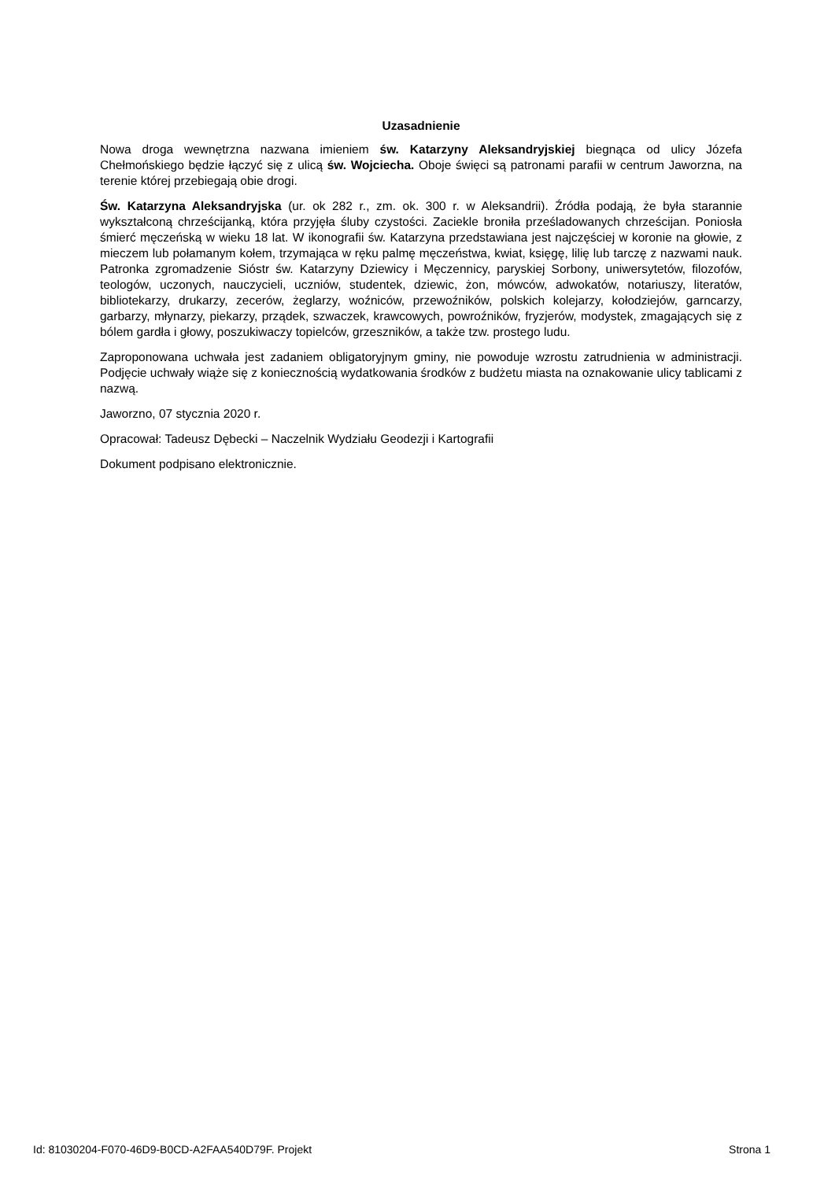Uzasadnienie
Nowa droga wewnętrzna nazwana imieniem św. Katarzyny Aleksandryjskiej biegnąca od ulicy Józefa Chełmońskiego będzie łączyć się z ulicą św. Wojciecha. Oboje święci są patronami parafii w centrum Jaworzna, na terenie której przebiegają obie drogi.
Św. Katarzyna Aleksandryjska (ur. ok 282 r., zm. ok. 300 r. w Aleksandrii). Źródła podają, że była starannie wykształconą chrześcijanką, która przyjęła śluby czystości. Zaciekle broniła prześladowanych chrześcijan. Poniosła śmierć męczeńską w wieku 18 lat. W ikonografii św. Katarzyna przedstawiana jest najczęściej w koronie na głowie, z mieczem lub połamanym kołem, trzymająca w ręku palmę męczeństwa, kwiat, księgę, lilię lub tarczę z nazwami nauk. Patronka zgromadzenie Sióstr św. Katarzyny Dziewicy i Męczennicy, paryskiej Sorbony, uniwersytetów, filozofów, teologów, uczonych, nauczycieli, uczniów, studentek, dziewic, żon, mówców, adwokatów, notariuszy, literatów, bibliotekarzy, drukarzy, zecerów, żeglarzy, woźniców, przewoźników, polskich kolejarzy, kołodziejów, garncarzy, garbarzy, młynarzy, piekarzy, prządek, szwaczek, krawcowych, powroźników, fryzjerów, modystek, zmagających się z bólem gardła i głowy, poszukiwaczy topielców, grzeszników, a także tzw. prostego ludu.
Zaproponowana uchwała jest zadaniem obligatoryjnym gminy, nie powoduje wzrostu zatrudnienia w administracji. Podjęcie uchwały wiąże się z koniecznością wydatkowania środków z budżetu miasta na oznakowanie ulicy tablicami z nazwą.
Jaworzno, 07 stycznia 2020 r.
Opracował: Tadeusz Dębecki – Naczelnik Wydziału Geodezji i Kartografii
Dokument podpisano elektronicznie.
Id: 81030204-F070-46D9-B0CD-A2FAA540D79F. Projekt Strona 1